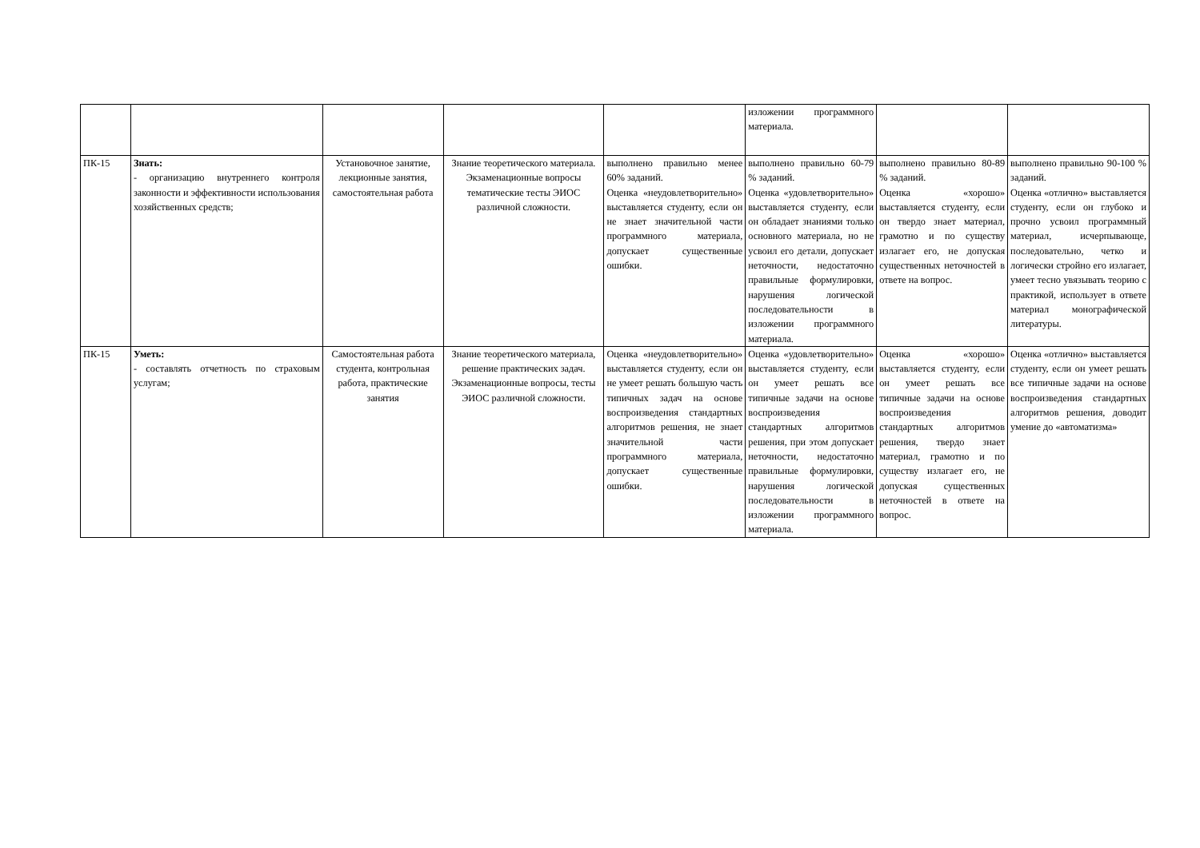| | | | | | изложении программного материала. | | |
| ПК-15 | Знать: - организацию внутреннего контроля законности и эффективности использования хозяйственных средств; | Установочное занятие, лекционные занятия, самостоятельная работа | Знание теоретического материала. Экзаменационные вопросы тематические тесты ЭИОС различной сложности. | выполнено правильно менее 60% заданий. Оценка «неудовлетворительно» выставляется студенту, если он не знает значительной части программного материала, допускает существенные ошибки. | выполнено правильно 60-79 % заданий. Оценка «удовлетворительно» выставляется студенту, если он обладает знаниями только основного материала, но не усвоил его детали, допускает неточности, недостаточно правильные формулировки, нарушения логической последовательности в изложении программного материала. | выполнено правильно 80-89 % заданий. Оценка «хорошо» выставляется студенту, если он твердо знает материал, грамотно и по существу излагает его, не допуская существенных неточностей в ответе на вопрос. | выполнено правильно 90-100 % заданий. Оценка «отлично» выставляется студенту, если он глубоко и прочно усвоил программный материал, исчерпывающе, последовательно, четко и логически стройно его излагает, умеет тесно увязывать теорию с практикой, использует в ответе материал монографической литературы. |
| ПК-15 | Уметь: - составлять отчетность по страховым услугам; | Самостоятельная работа студента, контрольная работа, практические занятия | Знание теоретического материала, решение практических задач. Экзаменационные вопросы, тесты ЭИОС различной сложности. | Оценка «неудовлетворительно» выставляется студенту, если он не умеет решать большую часть типичных задач на основе воспроизведения стандартных алгоритмов решения, не знает значительной части программного материала, допускает существенные ошибки. | Оценка «удовлетворительно» выставляется студенту, если он умеет решать все типичные задачи на основе воспроизведения стандартных алгоритмов решения, при этом допускает неточности, недостаточно правильные формулировки, нарушения логической последовательности в изложении программного материала. | Оценка «хорошо» выставляется студенту, если он умеет решать все типичные задачи на основе воспроизведения стандартных алгоритмов решения, твердо знает материал, грамотно и по существу излагает его, не допуская существенных неточностей в ответе на вопрос. | Оценка «отлично» выставляется студенту, если он умеет решать все типичные задачи на основе воспроизведения стандартных алгоритмов решения, доводит умение до «автоматизма» |